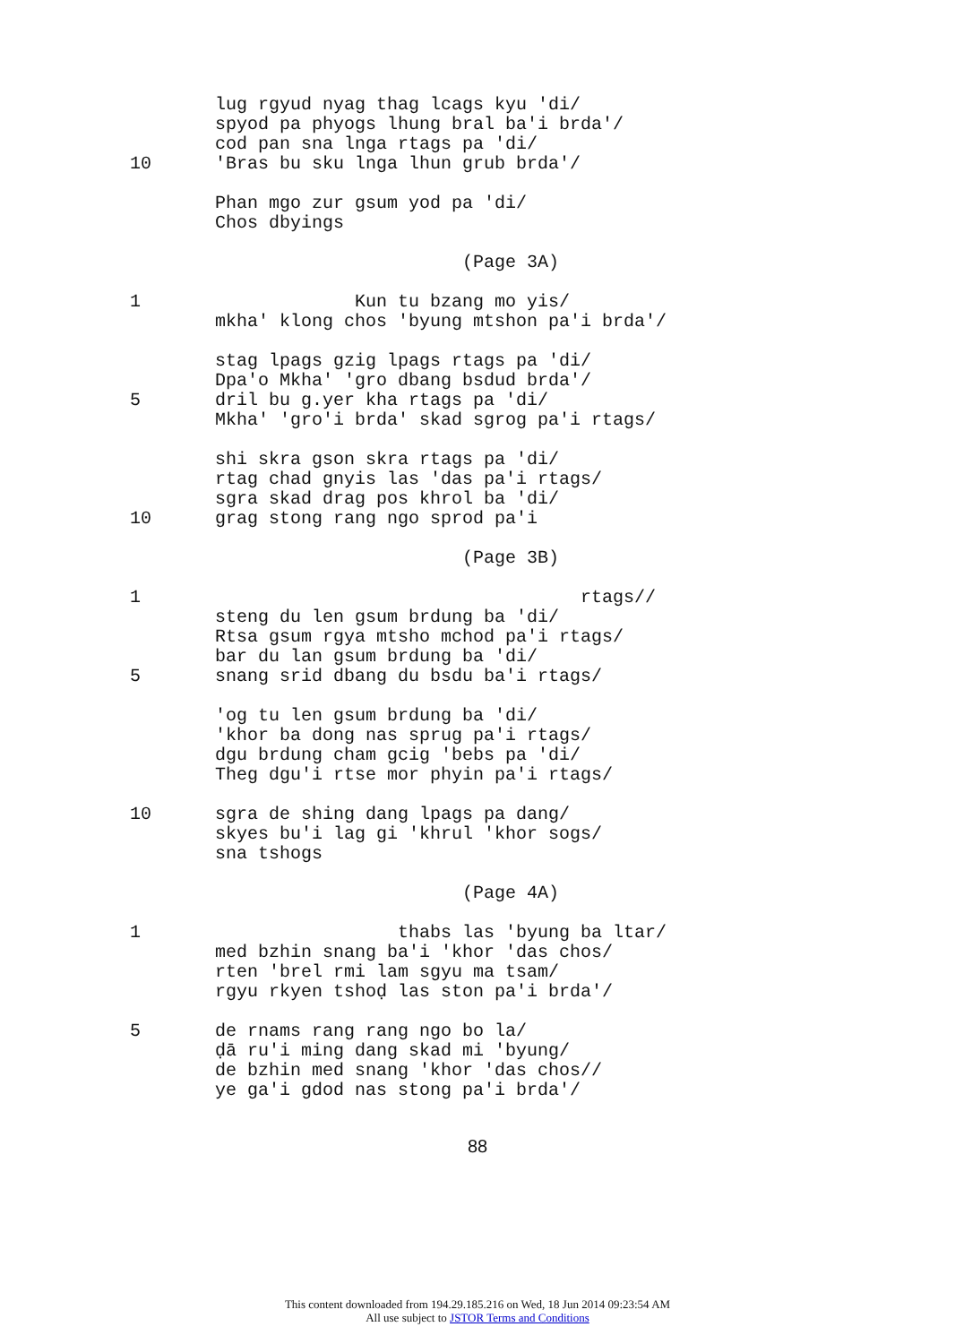lug rgyud nyag thag lcags kyu 'di/
spyod pa phyogs lhung bral ba'i brda'/
cod pan sna lnga rtags pa 'di/
10 'Bras bu sku lnga lhun grub brda'/
Phan mgo zur gsum yod pa 'di/
Chos dbyings
(Page 3A)
1 Kun tu bzang mo yis/
mkha' klong chos 'byung mtshon pa'i brda'/
stag lpags gzig lpags rtags pa 'di/
Dpa'o Mkha' 'gro dbang bsdud brda'/
5 dril bu g.yer kha rtags pa 'di/
Mkha' 'gro'i brda' skad sgrog pa'i rtags/
shi skra gson skra rtags pa 'di/
rtag chad gnyis las 'das pa'i rtags/
sgra skad drag pos khrol ba 'di/
10 grag stong rang ngo sprod pa'i
(Page 3B)
1 rtags//
steng du len gsum brdung ba 'di/
Rtsa gsum rgya mtsho mchod pa'i rtags/
bar du lan gsum brdung ba 'di/
5 snang srid dbang du bsdu ba'i rtags/
'og tu len gsum brdung ba 'di/
'khor ba dong nas sprug pa'i rtags/
dgu brdung cham gcig 'bebs pa 'di/
Theg dgu'i rtse mor phyin pa'i rtags/
10 sgra de shing dang lpags pa dang/
skyes bu'i lag gi 'khrul 'khor sogs/
sna tshogs
(Page 4A)
1 thabs las 'byung ba ltar/
med bzhin snang ba'i 'khor 'das chos/
rten 'brel rmi lam sgyu ma tsam/
rgyu rkyen tshoḍ las ston pa'i brda'/
5 de rnams rang rang ngo bo la/
ḍā ru'i ming dang skad mi 'byung/
de bzhin med snang 'khor 'das chos//
ye ga'i gdod nas stong pa'i brda'/
88
This content downloaded from 194.29.185.216 on Wed, 18 Jun 2014 09:23:54 AM
All use subject to JSTOR Terms and Conditions